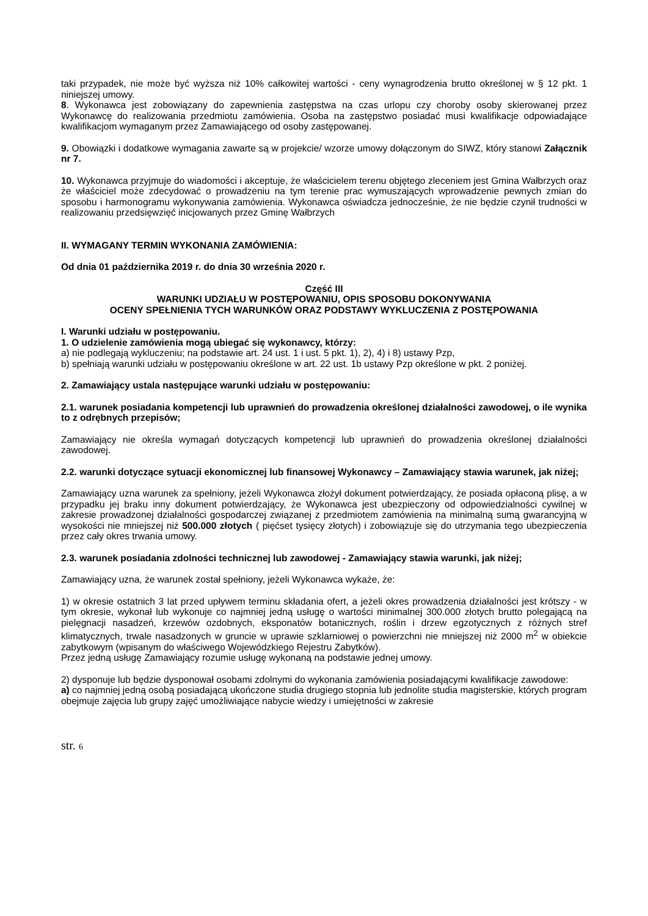taki przypadek, nie może być wyższa niż 10% całkowitej wartości - ceny wynagrodzenia brutto określonej w § 12 pkt. 1 niniejszej umowy.
8. Wykonawca jest zobowiązany do zapewnienia zastępstwa na czas urlopu czy choroby osoby skierowanej przez Wykonawcę do realizowania przedmiotu zamówienia. Osoba na zastępstwo posiadać musi kwalifikacje odpowiadające kwalifikacjom wymaganym przez Zamawiającego od osoby zastępowanej.
9. Obowiązki i dodatkowe wymagania zawarte są w projekcie/ wzorze umowy dołączonym do SIWZ, który stanowi Załącznik nr 7.
10. Wykonawca przyjmuje do wiadomości i akceptuje, że właścicielem terenu objętego zleceniem jest Gmina Wałbrzych oraz że właściciel może zdecydować o prowadzeniu na tym terenie prac wymuszających wprowadzenie pewnych zmian do sposobu i harmonogramu wykonywania zamówienia. Wykonawca oświadcza jednocześnie, że nie będzie czynił trudności w realizowaniu przedsięwzięć inicjowanych przez Gminę Wałbrzych
II. WYMAGANY TERMIN WYKONANIA ZAMÓWIENIA:
Od dnia 01 października 2019 r. do dnia 30 września 2020 r.
Część III
WARUNKI UDZIAŁU W POSTĘPOWANIU, OPIS SPOSOBU DOKONYWANIA
OCENY SPEŁNIENIA TYCH WARUNKÓW ORAZ PODSTAWY WYKLUCZENIA Z POSTĘPOWANIA
I. Warunki udziału w postępowaniu.
1. O udzielenie zamówienia mogą ubiegać się wykonawcy, którzy:
a) nie podlegają wykluczeniu; na podstawie art. 24 ust. 1 i ust. 5 pkt. 1), 2), 4) i 8) ustawy Pzp,
b) spełniają warunki udziału w postępowaniu określone w art. 22 ust. 1b ustawy Pzp określone w pkt. 2 poniżej.
2. Zamawiający ustala następujące warunki udziału w postępowaniu:
2.1. warunek posiadania kompetencji lub uprawnień do prowadzenia określonej działalności zawodowej, o ile wynika to z odrębnych przepisów;
Zamawiający nie określa wymagań dotyczących kompetencji lub uprawnień do prowadzenia określonej działalności zawodowej.
2.2. warunki dotyczące sytuacji ekonomicznej lub finansowej Wykonawcy – Zamawiający stawia warunek, jak niżej;
Zamawiający uzna warunek za spełniony, jeżeli Wykonawca złożył dokument potwierdzający, że posiada opłaconą plisę, a w przypadku jej braku inny dokument potwierdzający, że Wykonawca jest ubezpieczony od odpowiedzialności cywilnej w zakresie prowadzonej działalności gospodarczej związanej z przedmiotem zamówienia na minimalną sumą gwarancyjną w wysokości nie mniejszej niż 500.000 złotych ( pięćset tysięcy złotych) i zobowiązuje się do utrzymania tego ubezpieczenia przez cały okres trwania umowy.
2.3. warunek posiadania zdolności technicznej lub zawodowej - Zamawiający stawia warunki, jak niżej;
Zamawiający uzna, że warunek został spełniony, jeżeli Wykonawca wykaże, że:
1) w okresie ostatnich 3 lat przed upływem terminu składania ofert, a jeżeli okres prowadzenia działalności jest krótszy - w tym okresie, wykonał lub wykonuje co najmniej jedną usługę o wartości minimalnej 300.000 złotych brutto polegającą na pielęgnacji nasadzeń, krzewów ozdobnych, eksponatów botanicznych, roślin i drzew egzotycznych z różnych stref klimatycznych, trwale nasadzonych w gruncie w uprawie szklarniowej o powierzchni nie mniejszej niż 2000 m<sup>2</sup> w obiekcie zabytkowym (wpisanym do właściwego Wojewódzkiego Rejestru Zabytków).
Przez jedną usługę Zamawiający rozumie usługę wykonaną na podstawie jednej umowy.
2) dysponuje lub będzie dysponował osobami zdolnymi do wykonania zamówienia posiadającymi kwalifikacje zawodowe:
a) co najmniej jedną osobą posiadającą ukończone studia drugiego stopnia lub jednolite studia magisterskie, których program obejmuje zajęcia lub grupy zajęć umożliwiające nabycie wiedzy i umiejętności w zakresie
str. 6